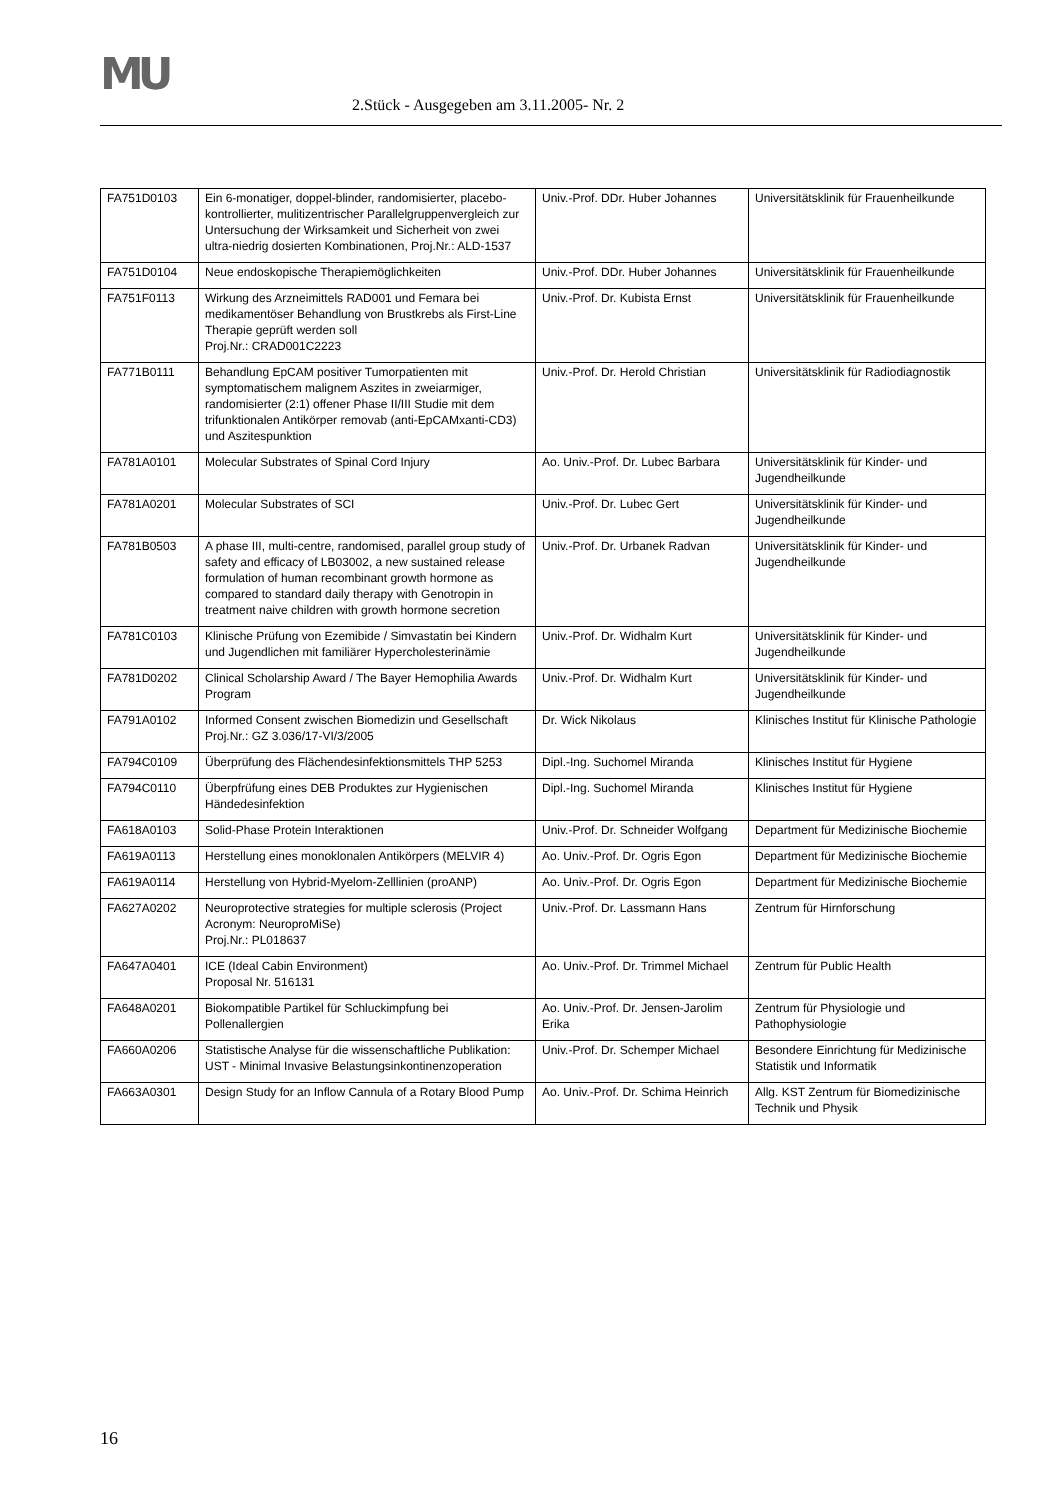MU
2.Stück - Ausgegeben am 3.11.2005- Nr. 2
| FA751D0103 | Ein 6-monatiger, doppel-blinder, randomisierter, placebo-kontrollierter, mulitizentrischer Parallelgruppenvergleich zur Untersuchung der Wirksamkeit und Sicherheit von zwei ultra-niedrig dosierten Kombinationen, Proj.Nr.: ALD-1537 | Univ.-Prof. DDr. Huber Johannes | Universitätsklinik für Frauenheilkunde |
| FA751D0104 | Neue endoskopische Therapiemöglichkeiten | Univ.-Prof. DDr. Huber Johannes | Universitätsklinik für Frauenheilkunde |
| FA751F0113 | Wirkung des Arzneimittels RAD001 und Femara bei medikamentöser Behandlung von Brustkrebs als First-Line Therapie geprüft werden soll Proj.Nr.: CRAD001C2223 | Univ.-Prof. Dr. Kubista Ernst | Universitätsklinik für Frauenheilkunde |
| FA771B0111 | Behandlung EpCAM positiver Tumorpatienten mit symptomatischem malignem Aszites in zweiarmiger, randomisierter (2:1) offener Phase II/III Studie mit dem trifunktionalen Antikörper removab (anti-EpCAMxanti-CD3) und Aszitespunktion | Univ.-Prof. Dr. Herold Christian | Universitätsklinik für Radiodiagnostik |
| FA781A0101 | Molecular Substrates of Spinal Cord Injury | Ao. Univ.-Prof. Dr. Lubec Barbara | Universitätsklinik für Kinder- und Jugendheilkunde |
| FA781A0201 | Molecular Substrates of SCI | Univ.-Prof. Dr. Lubec Gert | Universitätsklinik für Kinder- und Jugendheilkunde |
| FA781B0503 | A phase III, multi-centre, randomised, parallel group study of safety and efficacy of LB03002, a new sustained release formulation of human recombinant growth hormone as compared to standard daily therapy with Genotropin in treatment naive children with growth hormone secretion | Univ.-Prof. Dr. Urbanek Radvan | Universitätsklinik für Kinder- und Jugendheilkunde |
| FA781C0103 | Klinische Prüfung von Ezemibide / Simvastatin bei Kindern und Jugendlichen mit familiärer Hypercholesterinämie | Univ.-Prof. Dr. Widhalm Kurt | Universitätsklinik für Kinder- und Jugendheilkunde |
| FA781D0202 | Clinical Scholarship Award / The Bayer Hemophilia Awards Program | Univ.-Prof. Dr. Widhalm Kurt | Universitätsklinik für Kinder- und Jugendheilkunde |
| FA791A0102 | Informed Consent zwischen Biomedizin und Gesellschaft Proj.Nr.: GZ 3.036/17-VI/3/2005 | Dr. Wick Nikolaus | Klinisches Institut für Klinische Pathologie |
| FA794C0109 | Überprüfung des Flächendesinfektionsmittels THP 5253 | Dipl.-Ing. Suchomel Miranda | Klinisches Institut für Hygiene |
| FA794C0110 | Überpfrüfung eines DEB Produktes zur Hygienischen Händedesinfektion | Dipl.-Ing. Suchomel Miranda | Klinisches Institut für Hygiene |
| FA618A0103 | Solid-Phase Protein Interaktionen | Univ.-Prof. Dr. Schneider Wolfgang | Department für Medizinische Biochemie |
| FA619A0113 | Herstellung eines monoklonalen Antikörpers (MELVIR 4) | Ao. Univ.-Prof. Dr. Ogris Egon | Department für Medizinische Biochemie |
| FA619A0114 | Herstellung von Hybrid-Myelom-Zelllinien (proANP) | Ao. Univ.-Prof. Dr. Ogris Egon | Department für Medizinische Biochemie |
| FA627A0202 | Neuroprotective strategies for multiple sclerosis (Project Acronym: NeuroproMiSe) Proj.Nr.: PL018637 | Univ.-Prof. Dr. Lassmann Hans | Zentrum für Hirnforschung |
| FA647A0401 | ICE (Ideal Cabin Environment) Proposal Nr. 516131 | Ao. Univ.-Prof. Dr. Trimmel Michael | Zentrum für Public Health |
| FA648A0201 | Biokompatible Partikel für Schluckimpfung bei Pollenallergien | Ao. Univ.-Prof. Dr. Jensen-Jarolim Erika | Zentrum für Physiologie und Pathophysiologie |
| FA660A0206 | Statistische Analyse für die wissenschaftliche Publikation: UST - Minimal Invasive Belastungsinkontinenzoperation | Univ.-Prof. Dr. Schemper Michael | Besondere Einrichtung für Medizinische Statistik und Informatik |
| FA663A0301 | Design Study for an Inflow Cannula of a Rotary Blood Pump | Ao. Univ.-Prof. Dr. Schima Heinrich | Allg. KST Zentrum für Biomedizinische Technik und Physik |
16